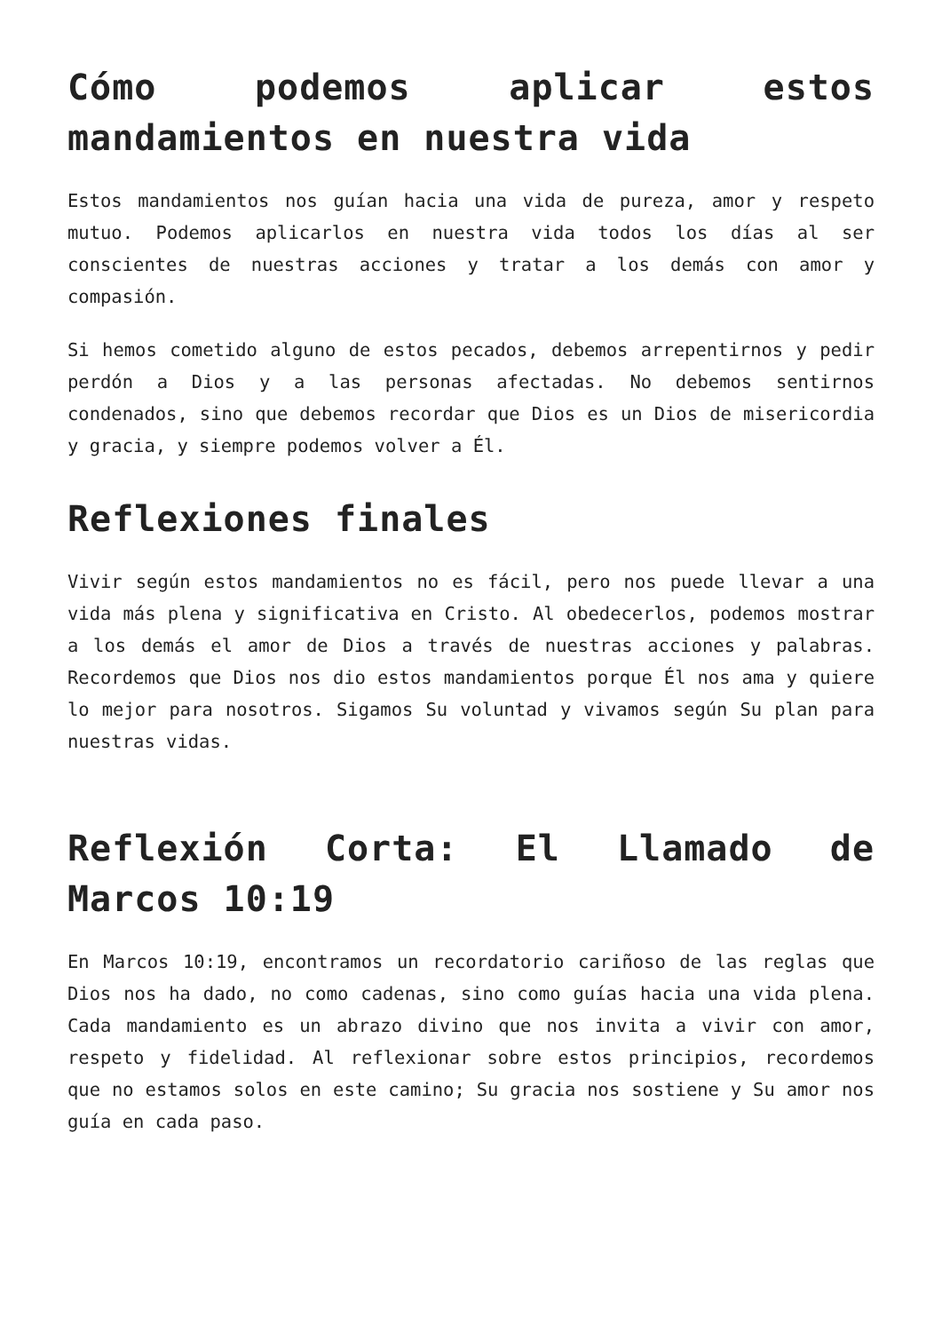Cómo podemos aplicar estos mandamientos en nuestra vida
Estos mandamientos nos guían hacia una vida de pureza, amor y respeto mutuo. Podemos aplicarlos en nuestra vida todos los días al ser conscientes de nuestras acciones y tratar a los demás con amor y compasión.
Si hemos cometido alguno de estos pecados, debemos arrepentirnos y pedir perdón a Dios y a las personas afectadas. No debemos sentirnos condenados, sino que debemos recordar que Dios es un Dios de misericordia y gracia, y siempre podemos volver a Él.
Reflexiones finales
Vivir según estos mandamientos no es fácil, pero nos puede llevar a una vida más plena y significativa en Cristo. Al obedecerlos, podemos mostrar a los demás el amor de Dios a través de nuestras acciones y palabras. Recordemos que Dios nos dio estos mandamientos porque Él nos ama y quiere lo mejor para nosotros. Sigamos Su voluntad y vivamos según Su plan para nuestras vidas.
Reflexión Corta: El Llamado de Marcos 10:19
En Marcos 10:19, encontramos un recordatorio cariñoso de las reglas que Dios nos ha dado, no como cadenas, sino como guías hacia una vida plena. Cada mandamiento es un abrazo divino que nos invita a vivir con amor, respeto y fidelidad. Al reflexionar sobre estos principios, recordemos que no estamos solos en este camino; Su gracia nos sostiene y Su amor nos guía en cada paso.